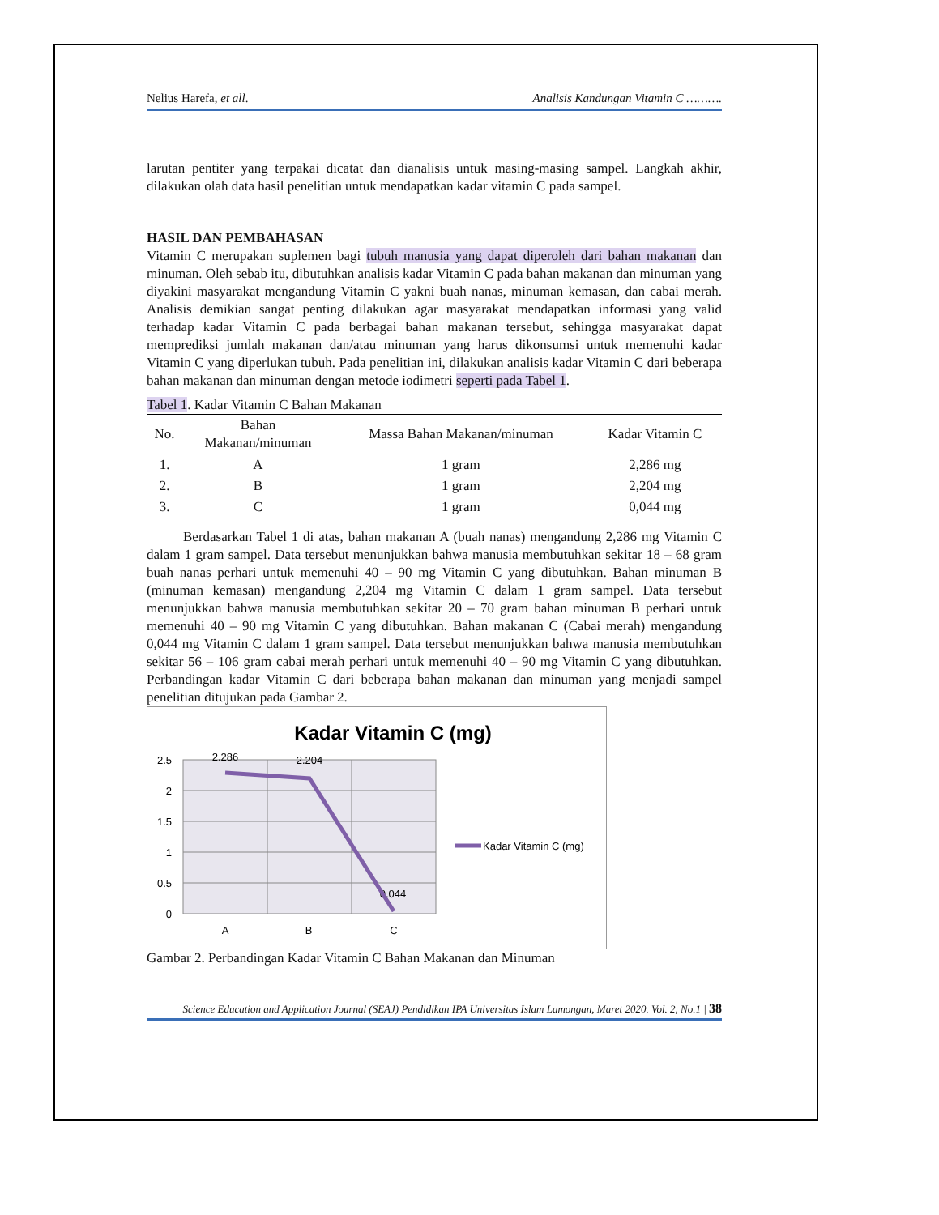Nelius Harefa, et all. Analisis Kandungan Vitamin C ……….
larutan pentiter yang terpakai dicatat dan dianalisis untuk masing-masing sampel. Langkah akhir, dilakukan olah data hasil penelitian untuk mendapatkan kadar vitamin C pada sampel.
HASIL DAN PEMBAHASAN
Vitamin C merupakan suplemen bagi tubuh manusia yang dapat diperoleh dari bahan makanan dan minuman. Oleh sebab itu, dibutuhkan analisis kadar Vitamin C pada bahan makanan dan minuman yang diyakini masyarakat mengandung Vitamin C yakni buah nanas, minuman kemasan, dan cabai merah. Analisis demikian sangat penting dilakukan agar masyarakat mendapatkan informasi yang valid terhadap kadar Vitamin C pada berbagai bahan makanan tersebut, sehingga masyarakat dapat memprediksi jumlah makanan dan/atau minuman yang harus dikonsumsi untuk memenuhi kadar Vitamin C yang diperlukan tubuh. Pada penelitian ini, dilakukan analisis kadar Vitamin C dari beberapa bahan makanan dan minuman dengan metode iodimetri seperti pada Tabel 1.
Tabel 1. Kadar Vitamin C Bahan Makanan
| No. | Bahan Makanan/minuman | Massa Bahan Makanan/minuman | Kadar Vitamin C |
| --- | --- | --- | --- |
| 1. | A | 1 gram | 2,286 mg |
| 2. | B | 1 gram | 2,204 mg |
| 3. | C | 1 gram | 0,044 mg |
Berdasarkan Tabel 1 di atas, bahan makanan A (buah nanas) mengandung 2,286 mg Vitamin C dalam 1 gram sampel. Data tersebut menunjukkan bahwa manusia membutuhkan sekitar 18 – 68 gram buah nanas perhari untuk memenuhi 40 – 90 mg Vitamin C yang dibutuhkan. Bahan minuman B (minuman kemasan) mengandung 2,204 mg Vitamin C dalam 1 gram sampel. Data tersebut menunjukkan bahwa manusia membutuhkan sekitar 20 – 70 gram bahan minuman B perhari untuk memenuhi 40 – 90 mg Vitamin C yang dibutuhkan. Bahan makanan C (Cabai merah) mengandung 0,044 mg Vitamin C dalam 1 gram sampel. Data tersebut menunjukkan bahwa manusia membutuhkan sekitar 56 – 106 gram cabai merah perhari untuk memenuhi 40 – 90 mg Vitamin C yang dibutuhkan. Perbandingan kadar Vitamin C dari beberapa bahan makanan dan minuman yang menjadi sampel penelitian ditujukan pada Gambar 2.
Kadar Vitamin C (mg)
2.5
2
1.5
1
0.5
0
A
B
C
2.286
2.204
0.044
Kadar Vitamin C (mg)
Gambar 2. Perbandingan Kadar Vitamin C Bahan Makanan dan Minuman
Science Education and Application Journal (SEAJ) Pendidikan IPA Universitas Islam Lamongan, Maret 2020. Vol. 2, No.1 | 38